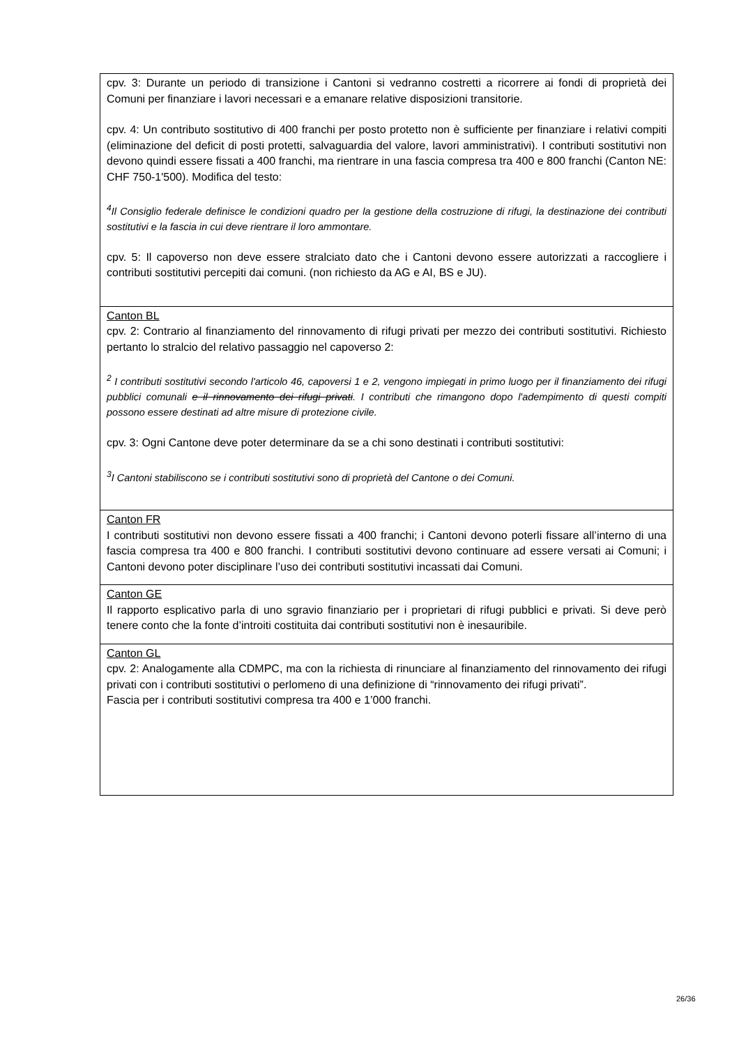| cpv. 3: Durante un periodo di transizione i Cantoni si vedranno costretti a ricorrere ai fondi di proprietà dei Comuni per finanziare i lavori necessari e a emanare relative disposizioni transitorie. cpv. 4: Un contributo sostitutivo di 400 franchi per posto protetto non è sufficiente per finanziare i relativi compiti (eliminazione del deficit di posti protetti, salvaguardia del valore, lavori amministrativi). I contributi sostitutivi non devono quindi essere fissati a 400 franchi, ma rientrare in una fascia compresa tra 400 e 800 franchi (Canton NE: CHF 750-1'500). Modifica del testo: <sup>4</sup> Il Consiglio federale definisce le condizioni quadro per la gestione della costruzione di rifugi, la destinazione dei contributi sostitutivi e la fascia in cui deve rientrare il loro ammontare. cpv. 5: Il capoverso non deve essere stralciato dato che i Cantoni devono essere autorizzati a raccogliere i contributi sostitutivi percepiti dai comuni. (non richiesto da AG e AI, BS e JU). |
| Canton BL cpv. 2: Contrario al finanziamento del rinnovamento di rifugi privati per mezzo dei contributi sostitutivi. Richiesto pertanto lo stralcio del relativo passaggio nel capoverso 2: <sup>2</sup> I contributi sostitutivi secondo l'articolo 46, capoversi 1 e 2, vengono impiegati in primo luogo per il finanziamento dei rifugi pubblici comunali e il rinnovamento dei rifugi privati . I contributi che rimangono dopo l'adempimento di questi compiti possono essere destinati ad altre misure di protezione civile. cpv. 3: Ogni Cantone deve poter determinare da se a chi sono destinati i contributi sostitutivi: <sup>3</sup> I Cantoni stabiliscono se i contributi sostitutivi sono di proprietà del Cantone o dei Comuni. |
| Canton FR I contributi sostitutivi non devono essere fissati a 400 franchi; i Cantoni devono poterli fissare all’interno di una fascia compresa tra 400 e 800 franchi. I contributi sostitutivi devono continuare ad essere versati ai Comuni; i Cantoni devono poter disciplinare l’uso dei contributi sostitutivi incassati dai Comuni. |
| Canton GE Il rapporto esplicativo parla di uno sgravio finanziario per i proprietari di rifugi pubblici e privati. Si deve però tenere conto che la fonte d’introiti costituita dai contributi sostitutivi non è inesauribile. |
| Canton GL cpv. 2: Analogamente alla CDMPC, ma con la richiesta di rinunciare al finanziamento del rinnovamento dei rifugi privati con i contributi sostitutivi o perlomeno di una definizione di “rinnovamento dei rifugi privati”. Fascia per i contributi sostitutivi compresa tra 400 e 1’000 franchi. |
26/36